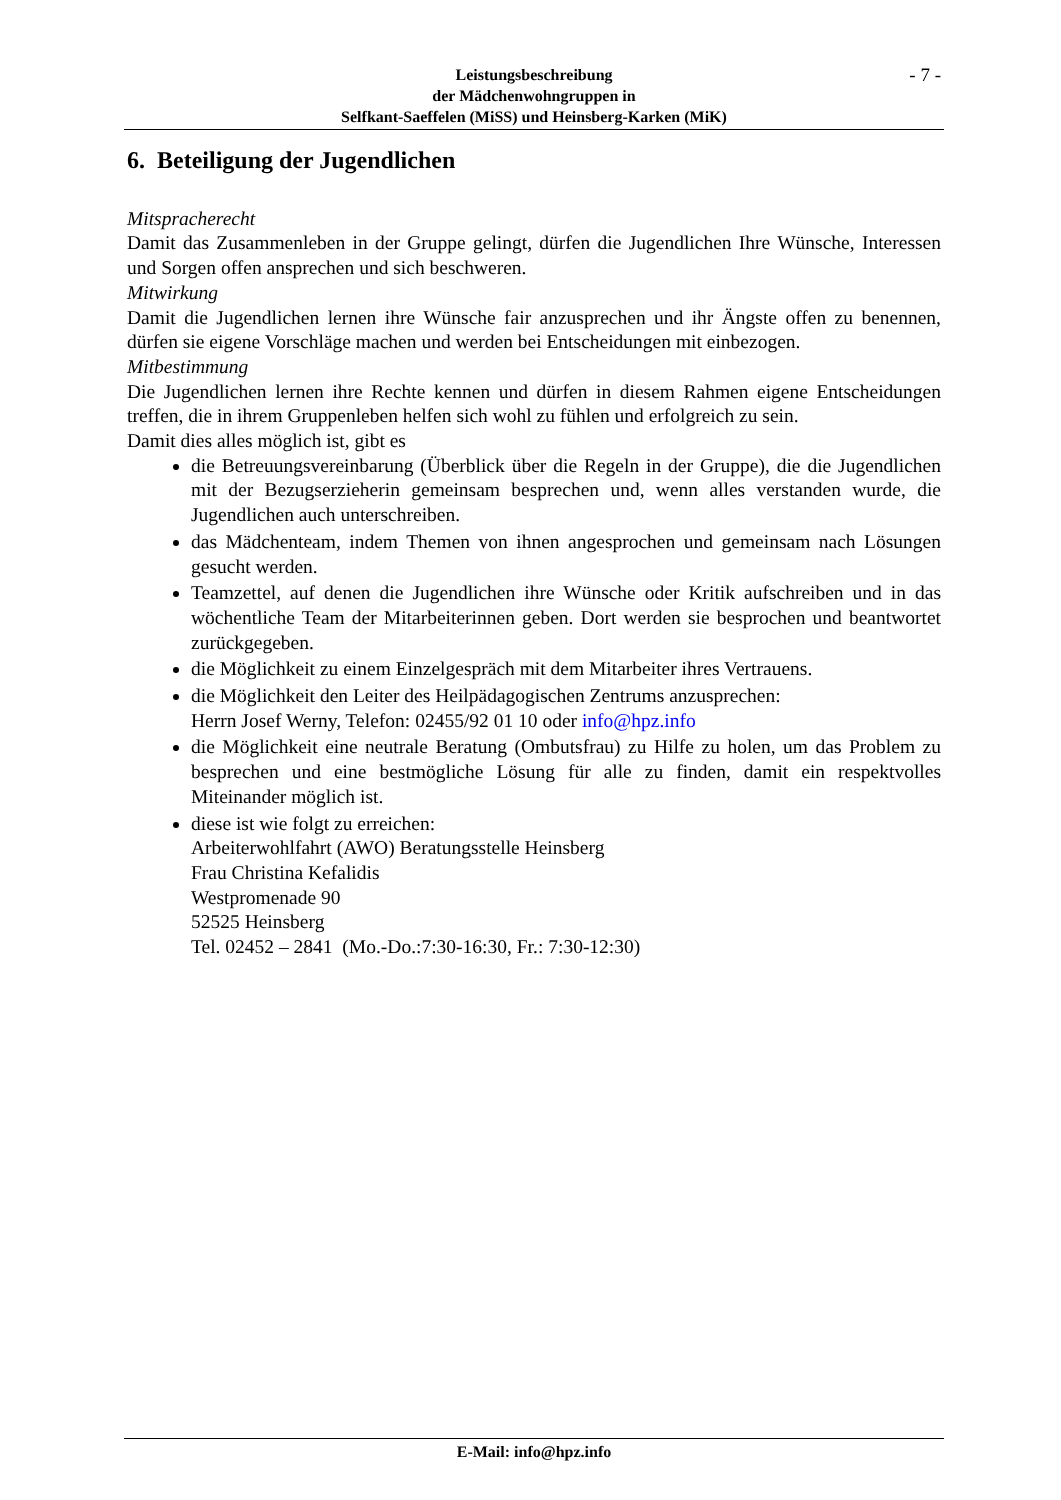Leistungsbeschreibung
der Mädchenwohngruppen in
Selfkant-Saeffelen (MiSS) und Heinsberg-Karken (MiK)
- 7 -
6. Beteiligung der Jugendlichen
Mitspracherecht
Damit das Zusammenleben in der Gruppe gelingt, dürfen die Jugendlichen Ihre Wünsche, Interessen und Sorgen offen ansprechen und sich beschweren.
Mitwirkung
Damit die Jugendlichen lernen ihre Wünsche fair anzusprechen und ihr Ängste offen zu benennen, dürfen sie eigene Vorschläge machen und werden bei Entscheidungen mit einbezogen.
Mitbestimmung
Die Jugendlichen lernen ihre Rechte kennen und dürfen in diesem Rahmen eigene Entscheidungen treffen, die in ihrem Gruppenleben helfen sich wohl zu fühlen und erfolgreich zu sein.
Damit dies alles möglich ist, gibt es
die Betreuungsvereinbarung (Überblick über die Regeln in der Gruppe), die die Jugendlichen mit der Bezugserzieherin gemeinsam besprechen und, wenn alles verstanden wurde, die Jugendlichen auch unterschreiben.
das Mädchenteam, indem Themen von ihnen angesprochen und gemeinsam nach Lösungen gesucht werden.
Teamzettel, auf denen die Jugendlichen ihre Wünsche oder Kritik aufschreiben und in das wöchentliche Team der Mitarbeiterinnen geben. Dort werden sie besprochen und beantwortet zurückgegeben.
die Möglichkeit zu einem Einzelgespräch mit dem Mitarbeiter ihres Vertrauens.
die Möglichkeit den Leiter des Heilpädagogischen Zentrums anzusprechen:
Herrn Josef Werny, Telefon: 02455/92 01 10 oder info@hpz.info
die Möglichkeit eine neutrale Beratung (Ombutsfrau) zu Hilfe zu holen, um das Problem zu besprechen und eine bestmögliche Lösung für alle zu finden, damit ein respektvolles Miteinander möglich ist.
diese ist wie folgt zu erreichen:
Arbeiterwohlfahrt (AWO) Beratungsstelle Heinsberg
Frau Christina Kefalidis
Westpromenade 90
52525 Heinsberg
Tel. 02452 – 2841 (Mo.-Do.:7:30-16:30, Fr.: 7:30-12:30)
E-Mail: info@hpz.info